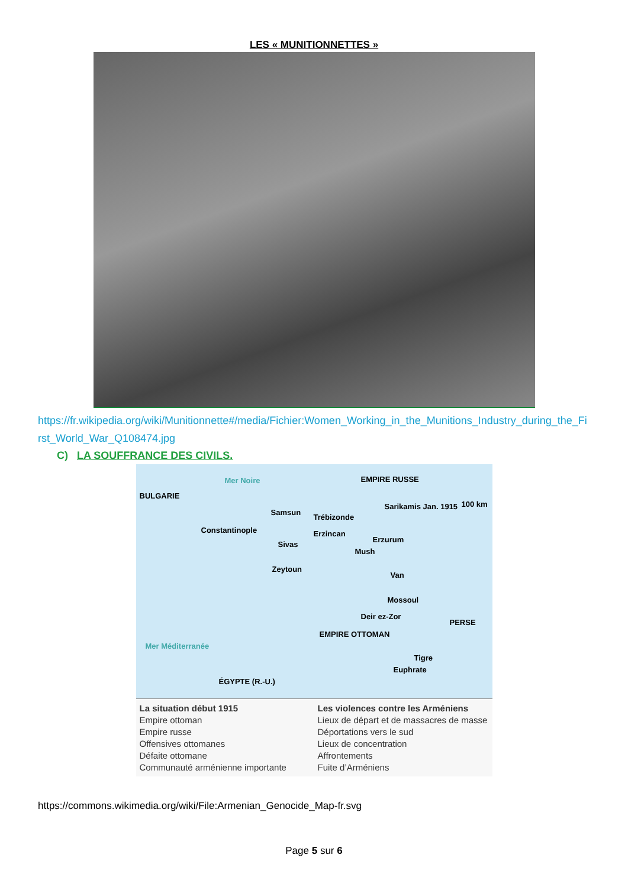LES « MUNITIONNETTES »
https://fr.wikipedia.org/wiki/Munitionnette#/media/Fichier:Women_Working_in_the_Munitions_Industry_during_the_First_World_War_Q108474.jpg
C) LA SOUFFRANCE DES CIVILS.
Mer Noire EMPIRE RUSSE
100 km
BULGARIE
Samsun
Trébizonde
Sarikamis Jan. 1915
Constantinople Erzincan
Erzurum
Sivas
Mush
Zeytoun
Van
Mossoul
Deir ez-Zor
PERSE
EMPIRE OTTOMAN
Mer Méditerranée
Tigre
Euphrate
ÉGYPTE (R.-U.)
La situation début 1915
Empire ottoman
Empire russe
Offensives ottomanes
Défaite ottomane
Communauté arménienne importante
Les violences contre les Arméniens
Lieux de départ et de massacres de masse
Déportations vers le sud
Lieux de concentration
Affrontements
Fuite d’Arméniens
https://commons.wikimedia.org/wiki/File:Armenian_Genocide_Map-fr.svg
Page 5 sur 6